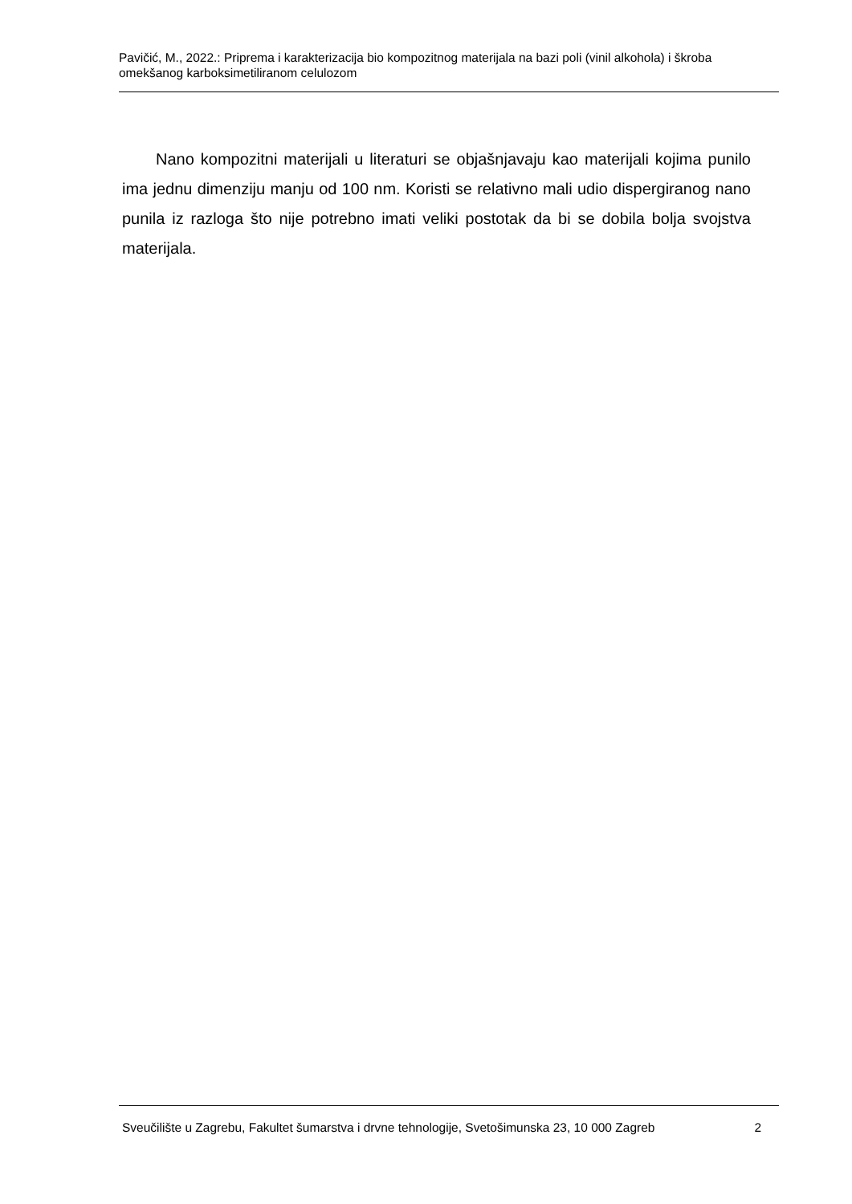Pavičić, M., 2022.: Priprema i karakterizacija bio kompozitnog materijala na bazi poli (vinil alkohola) i škroba omekšanog karboksimetiliranom celulozom
Nano kompozitni materijali u literaturi se objašnjavaju kao materijali kojima punilo ima jednu dimenziju manju od 100 nm. Koristi se relativno mali udio dispergiranog nano punila iz razloga što nije potrebno imati veliki postotak da bi se dobila bolja svojstva materijala.
Sveučilište u Zagrebu, Fakultet šumarstva i drvne tehnologije, Svetošimunska 23, 10 000 Zagreb 2